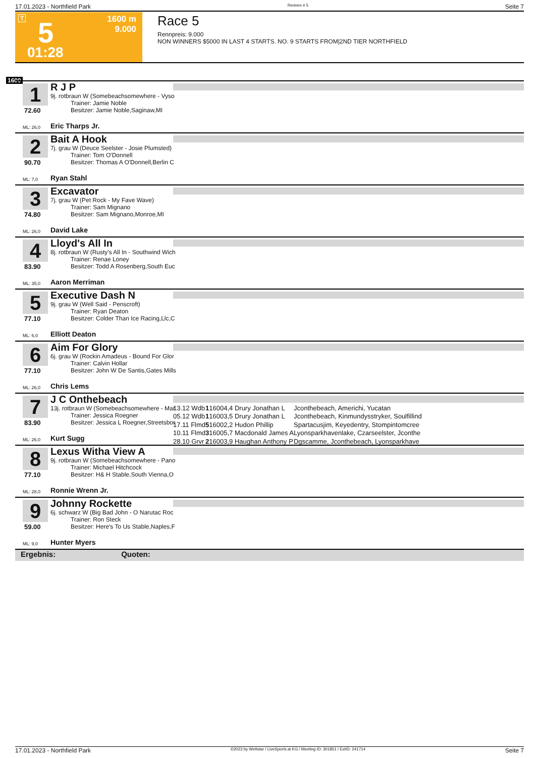17.01.2023 - Northfield Park Rennen # 5 Seite 7
T 5
1600 m
9.000
01:28
Race 5
Rennpreis: 9.000
NON WINNERS $5000 IN LAST 4 STARTS. NO. 9 STARTS FROM|2ND TIER NORTHFIELD
1600
1
72.60
R J P
9j. rotbraun W (Somebeachsomewhere - Vyso
Trainer: Jamie Noble
Besitzer: Jamie Noble,Saginaw,MI
ML: 26,0 Eric Tharps Jr.
2
90.70
Bait A Hook
7j. grau W (Deuce Seelster - Josie Plumsted)
Trainer: Tom O'Donnell
Besitzer: Thomas A O'Donnell,Berlin C
ML: 7,0 Ryan Stahl
3
74.80
Excavator
7j. grau W (Pet Rock - My Fave Wave)
Trainer: Sam Mignano
Besitzer: Sam Mignano,Monroe,MI
ML: 26,0 David Lake
4
83.90
Lloyd's All In
8j. rotbraun W (Rusty's All In - Southwind Wich
Trainer: Renae Loney
Besitzer: Todd A Rosenberg,South Euc
ML: 35,0 Aaron Merriman
5
77.10
Executive Dash N
9j. grau W (Well Said - Penscroft)
Trainer: Ryan Deaton
Besitzer: Colder Than Ice Racing,Llc,C
ML: 6,0 Elliott Deaton
6
77.10
Aim For Glory
6j. grau W (Rockin Amadeus - Bound For Glor
Trainer: Calvin Hollar
Besitzer: John W De Santis,Gates Mills
ML: 26,0 Chris Lems
7
83.90
J C Onthebeach
13j. rotbraun W (Somebeachsomewhere - Mar
Trainer: Jessica Roegner
Besitzer: Jessica L Roegner,Streetsbor
ML: 26,0 Kurt Sugg
| 13.12 Wdb | 1 | 1600 | 4,4 Drury Jonathan L | Jconthebeach, Americhi, Yucatan |
| 05.12 Wdb | 1 | 1600 | 3,5 Drury Jonathan L | Jconthebeach, Kinmundysstryker, Soulfillind |
| 17.11 Flmd | 5 | 1600 | 2,2 Hudon Phillip | Spartacusjim, Keyedentry, Stompintomcree |
| 10.11 Flmd | 3 | 1600 | 5,7 Macdonald James A | Lyonsparkhavenlake, Czarseelster, Jconthe |
| 28.10 Grvr | 2 | 1600 | 3,9 Haughan Anthony P | Dgscamme, Jconthebeach, Lyonsparkhave |
8
77.10
Lexus Witha View A
9j. rotbraun W (Somebeachsomewhere - Pano
Trainer: Michael Hitchcock
Besitzer: H& H Stable,South Vienna,O
ML: 28,0 Ronnie Wrenn Jr.
9
59.00
Johnny Rockette
6j. schwarz W (Big Bad John - O Narutac Roc
Trainer: Ron Steck
Besitzer: Here's To Us Stable,Naples,F
ML: 9,0 Hunter Myers
Ergebnis: Quoten:
17.01.2023 - Northfield Park ©2023 by Wettstar / LiveSports.at KG / Meeting ID: 301851 / ExtID: 241714 Seite 7